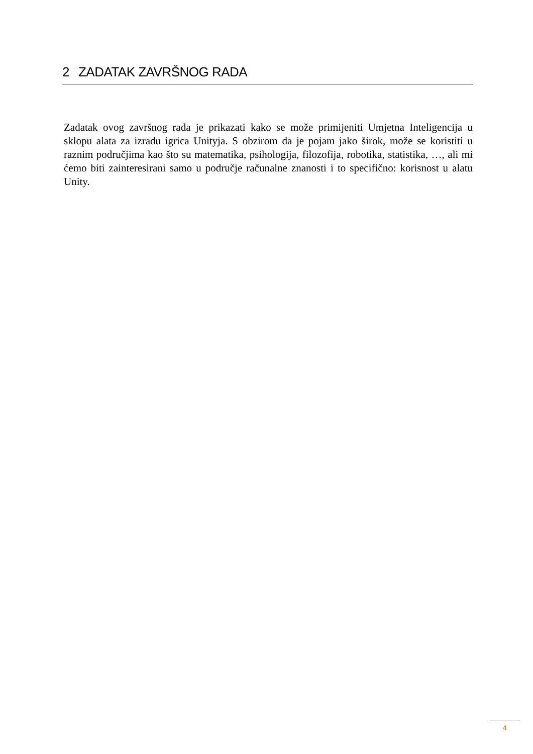2 ZADATAK ZAVRŠNOG RADA
Zadatak ovog završnog rada je prikazati kako se može primijeniti Umjetna Inteligencija u sklopu alata za izradu igrica Unityja. S obzirom da je pojam jako širok, može se koristiti u raznim područjima kao što su matematika, psihologija, filozofija, robotika, statistika, …, ali mi ćemo biti zainteresirani samo u područje računalne znanosti i to specifično: korisnost u alatu Unity.
4